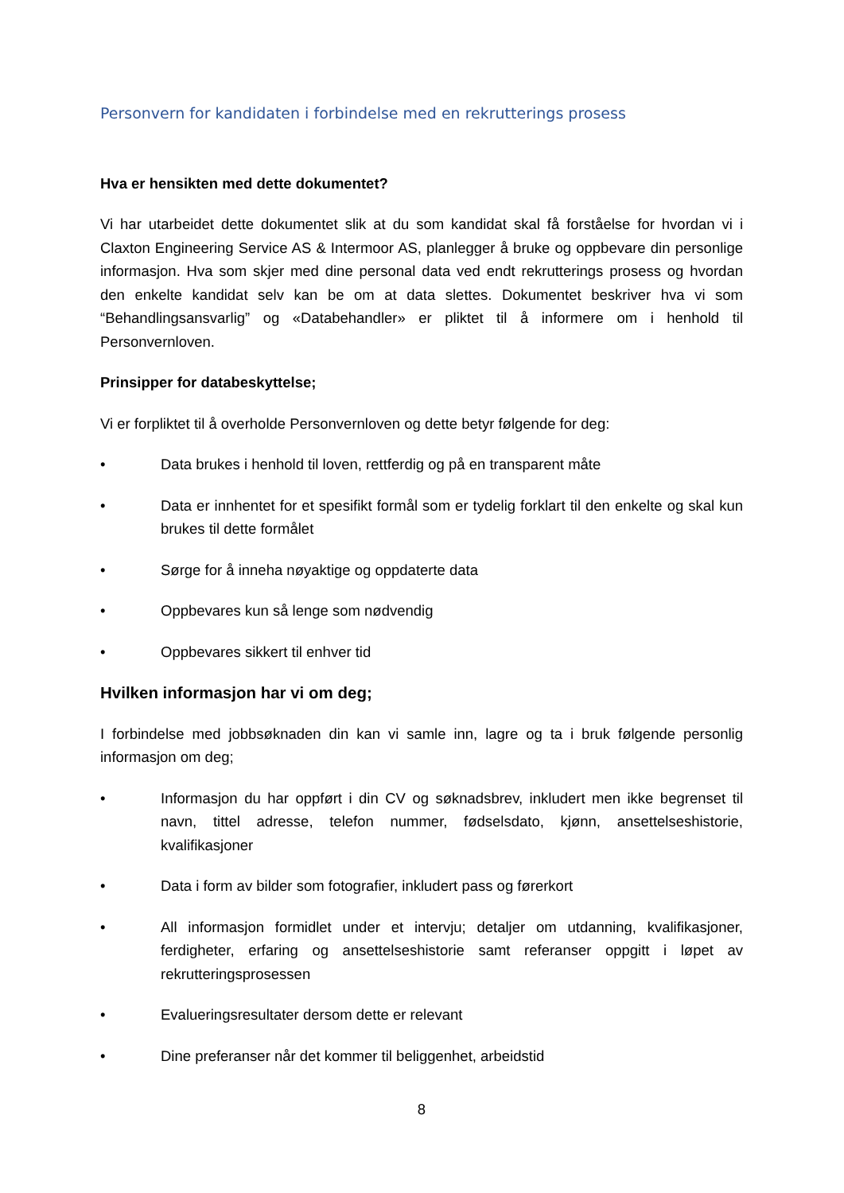Personvern for kandidaten i forbindelse med en rekrutterings prosess
Hva er hensikten med dette dokumentet?
Vi har utarbeidet dette dokumentet slik at du som kandidat skal få forståelse for hvordan vi i Claxton Engineering Service AS & Intermoor AS, planlegger å bruke og oppbevare din personlige informasjon. Hva som skjer med dine personal data ved endt rekrutterings prosess og hvordan den enkelte kandidat selv kan be om at data slettes. Dokumentet beskriver hva vi som “Behandlingsansvarlig” og «Databehandler» er pliktet til å informere om i henhold til Personvernloven.
Prinsipper for databeskyttelse;
Vi er forpliktet til å overholde Personvernloven og dette betyr følgende for deg:
• Data brukes i henhold til loven, rettferdig og på en transparent måte
• Data er innhentet for et spesifikt formål som er tydelig forklart til den enkelte og skal kun brukes til dette formålet
• Sørge for å inneha nøyaktige og oppdaterte data
• Oppbevares kun så lenge som nødvendig
• Oppbevares sikkert til enhver tid
Hvilken informasjon har vi om deg;
I forbindelse med jobbsøknaden din kan vi samle inn, lagre og ta i bruk følgende personlig informasjon om deg;
• Informasjon du har oppført i din CV og søknadsbrev, inkludert men ikke begrenset til navn, tittel adresse, telefon nummer, fødselsdato, kjønn, ansettelseshistorie, kvalifikasjoner
• Data i form av bilder som fotografier, inkludert pass og førerkort
• All informasjon formidlet under et intervju; detaljer om utdanning, kvalifikasjoner, ferdigheter, erfaring og ansettelseshistorie samt referanser oppgitt i løpet av rekrutteringsprosessen
• Evalueringsresultater dersom dette er relevant
• Dine preferanser når det kommer til beliggenhet, arbeidstid
8